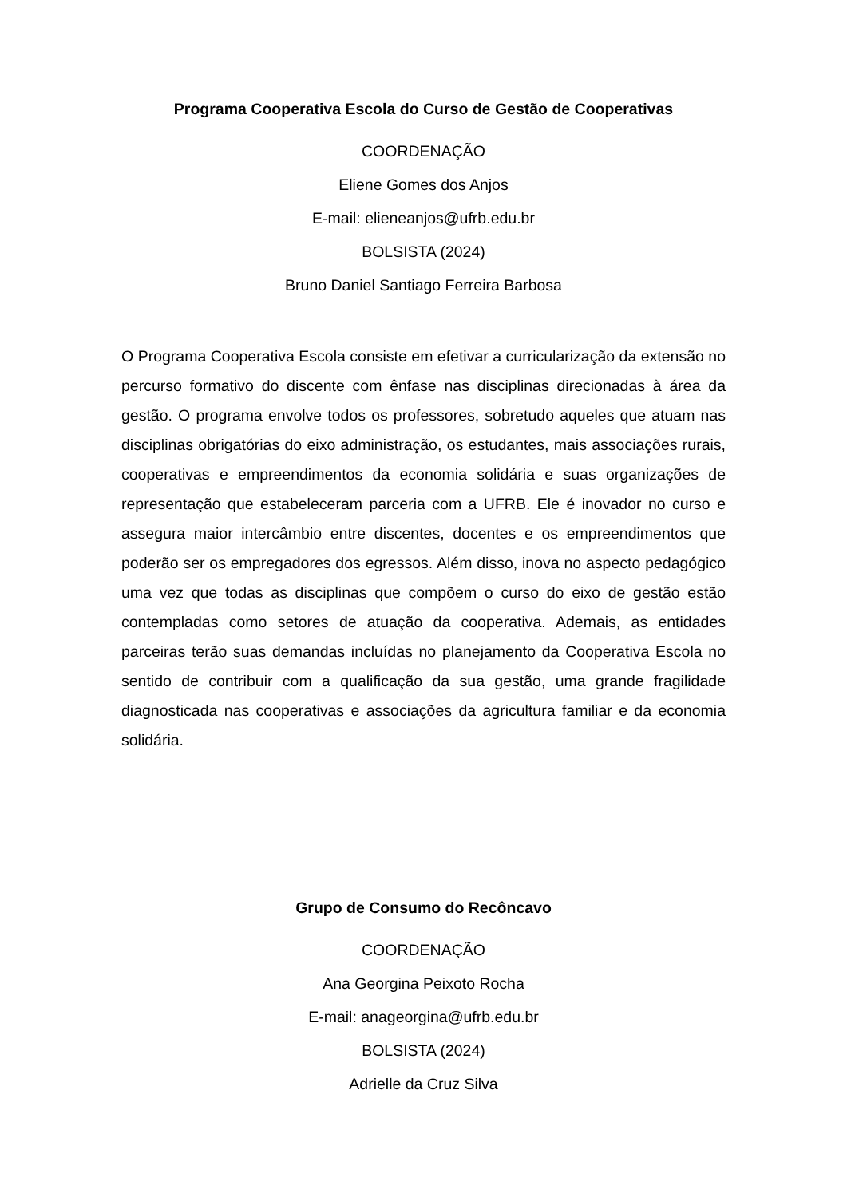Programa Cooperativa Escola do Curso de Gestão de Cooperativas
COORDENAÇÃO
Eliene Gomes dos Anjos
E-mail: elieneanjos@ufrb.edu.br
BOLSISTA (2024)
Bruno Daniel Santiago Ferreira Barbosa
O Programa Cooperativa Escola consiste em efetivar a curricularização da extensão no percurso formativo do discente com ênfase nas disciplinas direcionadas à área da gestão. O programa envolve todos os professores, sobretudo aqueles que atuam nas disciplinas obrigatórias do eixo administração, os estudantes, mais associações rurais, cooperativas e empreendimentos da economia solidária e suas organizações de representação que estabeleceram parceria com a UFRB. Ele é inovador no curso e assegura maior intercâmbio entre discentes, docentes e os empreendimentos que poderão ser os empregadores dos egressos. Além disso, inova no aspecto pedagógico uma vez que todas as disciplinas que compõem o curso do eixo de gestão estão contempladas como setores de atuação da cooperativa. Ademais, as entidades parceiras terão suas demandas incluídas no planejamento da Cooperativa Escola no sentido de contribuir com a qualificação da sua gestão, uma grande fragilidade diagnosticada nas cooperativas e associações da agricultura familiar e da economia solidária.
Grupo de Consumo do Recôncavo
COORDENAÇÃO
Ana Georgina Peixoto Rocha
E-mail: anageorgina@ufrb.edu.br
BOLSISTA (2024)
Adrielle da Cruz Silva